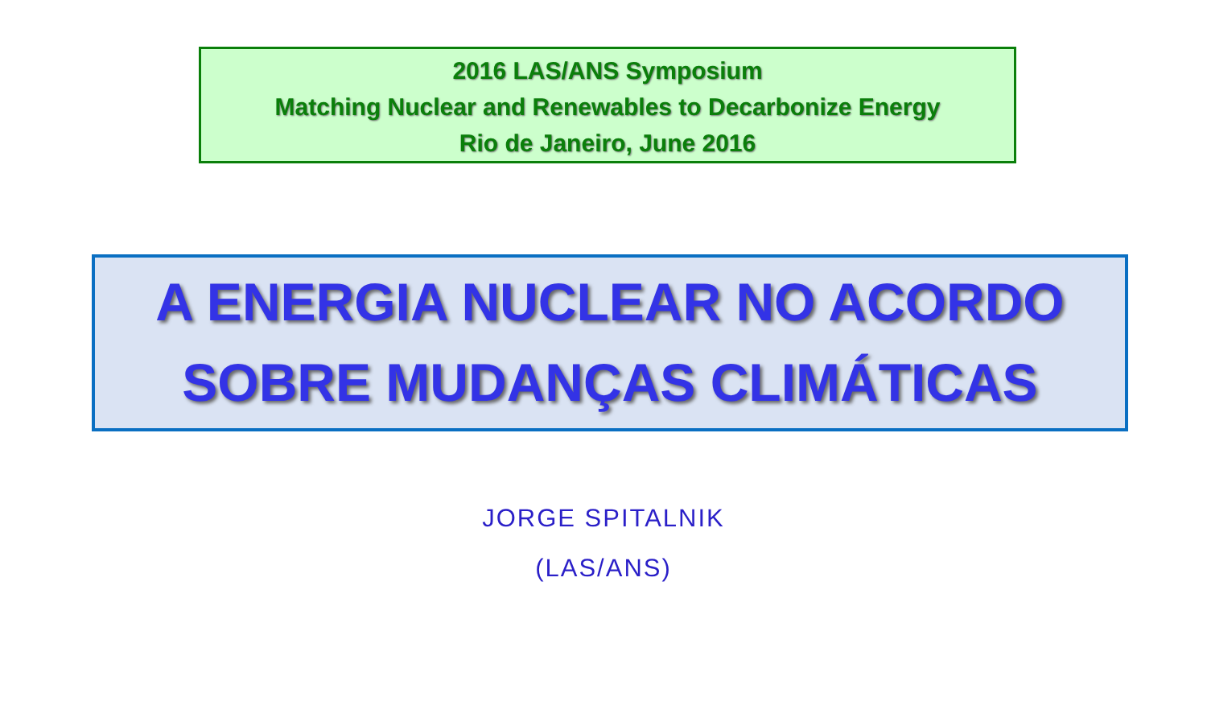2016 LAS/ANS Symposium
Matching Nuclear and Renewables to Decarbonize Energy
Rio de Janeiro, June 2016
A ENERGIA NUCLEAR NO ACORDO
SOBRE MUDANÇAS CLIMÁTICAS
JORGE SPITALNIK
(LAS/ANS)